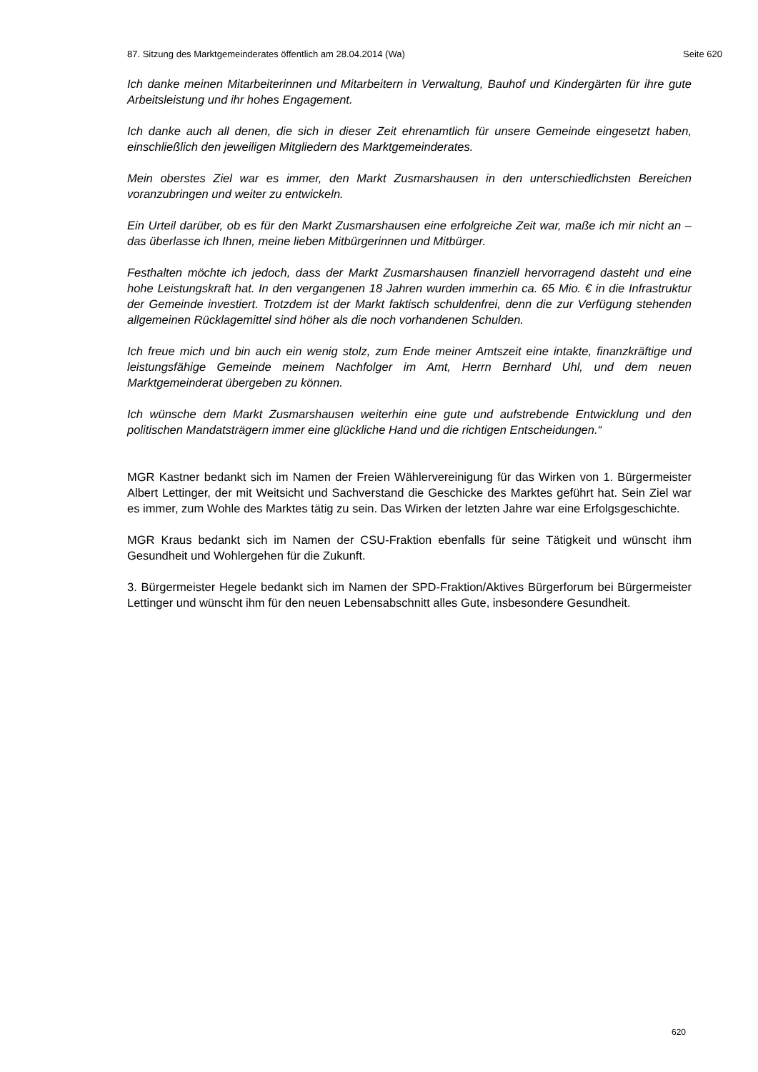87. Sitzung des Marktgemeinderates öffentlich am 28.04.2014 (Wa) Seite 620
Ich danke meinen Mitarbeiterinnen und Mitarbeitern in Verwaltung, Bauhof und Kindergärten für ihre gute Arbeitsleistung und ihr hohes Engagement.
Ich danke auch all denen, die sich in dieser Zeit ehrenamtlich für unsere Gemeinde eingesetzt haben, einschließlich den jeweiligen Mitgliedern des Marktgemeinderates.
Mein oberstes Ziel war es immer, den Markt Zusmarshausen in den unterschiedlichsten Bereichen voranzubringen und weiter zu entwickeln.
Ein Urteil darüber, ob es für den Markt Zusmarshausen eine erfolgreiche Zeit war, maße ich mir nicht an – das überlasse ich Ihnen, meine lieben Mitbürgerinnen und Mitbürger.
Festhalten möchte ich jedoch, dass der Markt Zusmarshausen finanziell hervorragend dasteht und eine hohe Leistungskraft hat. In den vergangenen 18 Jahren wurden immerhin ca. 65 Mio. € in die Infrastruktur der Gemeinde investiert. Trotzdem ist der Markt faktisch schuldenfrei, denn die zur Verfügung stehenden allgemeinen Rücklagemittel sind höher als die noch vorhandenen Schulden.
Ich freue mich und bin auch ein wenig stolz, zum Ende meiner Amtszeit eine intakte, finanzkräftige und leistungsfähige Gemeinde meinem Nachfolger im Amt, Herrn Bernhard Uhl, und dem neuen Marktgemeinderat übergeben zu können.
Ich wünsche dem Markt Zusmarshausen weiterhin eine gute und aufstrebende Entwicklung und den politischen Mandatsträgern immer eine glückliche Hand und die richtigen Entscheidungen.“
MGR Kastner bedankt sich im Namen der Freien Wählervereinigung für das Wirken von 1. Bürgermeister Albert Lettinger, der mit Weitsicht und Sachverstand die Geschicke des Marktes geführt hat. Sein Ziel war es immer, zum Wohle des Marktes tätig zu sein. Das Wirken der letzten Jahre war eine Erfolgsgeschichte.
MGR Kraus bedankt sich im Namen der CSU-Fraktion ebenfalls für seine Tätigkeit und wünscht ihm Gesundheit und Wohlergehen für die Zukunft.
3. Bürgermeister Hegele bedankt sich im Namen der SPD-Fraktion/Aktives Bürgerforum bei Bürgermeister Lettinger und wünscht ihm für den neuen Lebensabschnitt alles Gute, insbesondere Gesundheit.
620